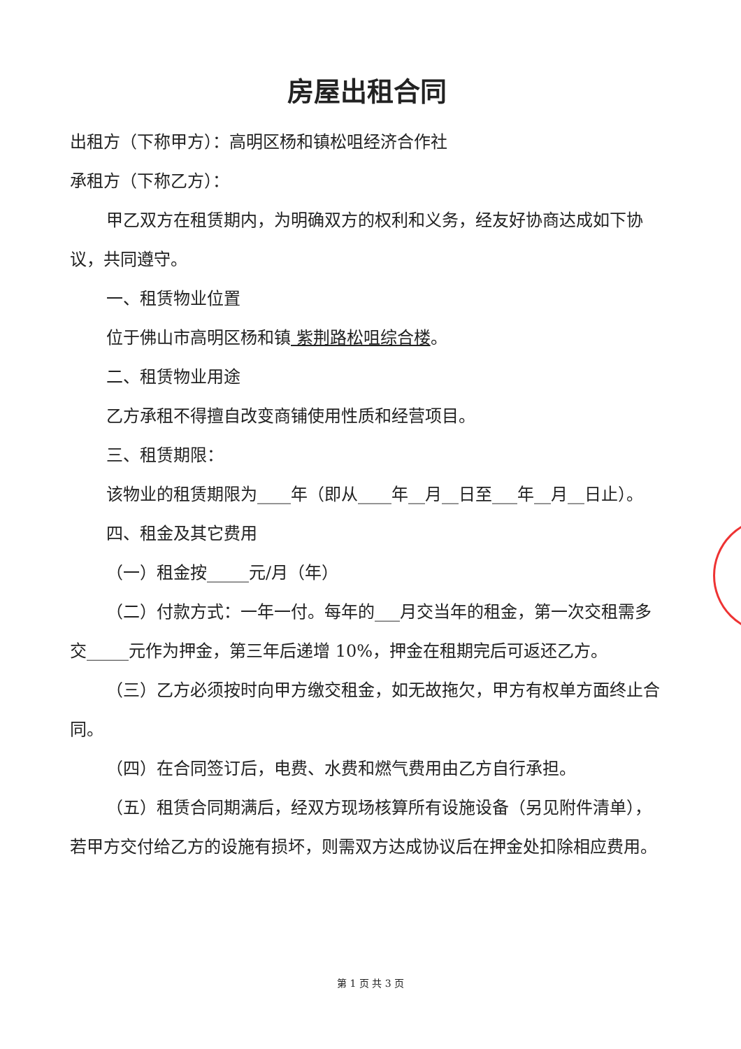房屋出租合同
出租方（下称甲方）：高明区杨和镇松咀经济合作社
承租方（下称乙方）：
甲乙双方在租赁期内，为明确双方的权利和义务，经友好协商达成如下协议，共同遵守。
一、租赁物业位置
位于佛山市高明区杨和镇 紫荆路松咀综合楼。
二、租赁物业用途
乙方承租不得擅自改变商铺使用性质和经营项目。
三、租赁期限：
该物业的租赁期限为____年（即从____年__月__日至___年__月__日止）。
四、租金及其它费用
（一）租金按_____元/月（年）
（二）付款方式：一年一付。每年的___月交当年的租金，第一次交租需多交_____元作为押金，第三年后递增 10%，押金在租期完后可返还乙方。
（三）乙方必须按时向甲方缴交租金，如无故拖欠，甲方有权单方面终止合同。
（四）在合同签订后，电费、水费和燃气费用由乙方自行承担。
（五）租赁合同期满后，经双方现场核算所有设施设备（另见附件清单），若甲方交付给乙方的设施有损坏，则需双方达成协议后在押金处扣除相应费用。
第 1 页 共 3 页